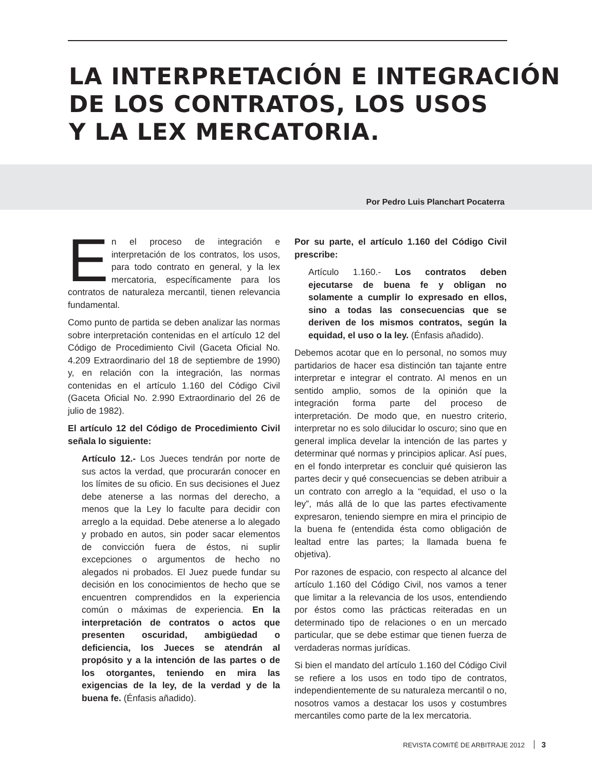LA INTERPRETACIÓN E INTEGRACIÓN
DE LOS CONTRATOS, LOS USOS
Y LA LEX MERCATORIA.
Por Pedro Luis Planchart Pocaterra
En el proceso de integración e interpretación de los contratos, los usos, para todo contrato en general, y la lex mercatoria, específicamente para los contratos de naturaleza mercantil, tienen relevancia fundamental.
Como punto de partida se deben analizar las normas sobre interpretación contenidas en el artículo 12 del Código de Procedimiento Civil (Gaceta Oficial No. 4.209 Extraordinario del 18 de septiembre de 1990) y, en relación con la integración, las normas contenidas en el artículo 1.160 del Código Civil (Gaceta Oficial No. 2.990 Extraordinario del 26 de julio de 1982).
El artículo 12 del Código de Procedimiento Civil señala lo siguiente:
Artículo 12.- Los Jueces tendrán por norte de sus actos la verdad, que procurarán conocer en los límites de su oficio. En sus decisiones el Juez debe atenerse a las normas del derecho, a menos que la Ley lo faculte para decidir con arreglo a la equidad. Debe atenerse a lo alegado y probado en autos, sin poder sacar elementos de convicción fuera de éstos, ni suplir excepciones o argumentos de hecho no alegados ni probados. El Juez puede fundar su decisión en los conocimientos de hecho que se encuentren comprendidos en la experiencia común o máximas de experiencia. En la interpretación de contratos o actos que presenten oscuridad, ambigüedad o deficiencia, los Jueces se atendrán al propósito y a la intención de las partes o de los otorgantes, teniendo en mira las exigencias de la ley, de la verdad y de la buena fe. (Énfasis añadido).
Por su parte, el artículo 1.160 del Código Civil prescribe:
Artículo 1.160.- Los contratos deben ejecutarse de buena fe y obligan no solamente a cumplir lo expresado en ellos, sino a todas las consecuencias que se deriven de los mismos contratos, según la equidad, el uso o la ley. (Énfasis añadido).
Debemos acotar que en lo personal, no somos muy partidarios de hacer esa distinción tan tajante entre interpretar e integrar el contrato. Al menos en un sentido amplio, somos de la opinión que la integración forma parte del proceso de interpretación. De modo que, en nuestro criterio, interpretar no es solo dilucidar lo oscuro; sino que en general implica develar la intención de las partes y determinar qué normas y principios aplicar. Así pues, en el fondo interpretar es concluir qué quisieron las partes decir y qué consecuencias se deben atribuir a un contrato con arreglo a la “equidad, el uso o la ley”, más allá de lo que las partes efectivamente expresaron, teniendo siempre en mira el principio de la buena fe (entendida ésta como obligación de lealtad entre las partes; la llamada buena fe objetiva).
Por razones de espacio, con respecto al alcance del artículo 1.160 del Código Civil, nos vamos a tener que limitar a la relevancia de los usos, entendiendo por éstos como las prácticas reiteradas en un determinado tipo de relaciones o en un mercado particular, que se debe estimar que tienen fuerza de verdaderas normas jurídicas.
Si bien el mandato del artículo 1.160 del Código Civil se refiere a los usos en todo tipo de contratos, independientemente de su naturaleza mercantil o no, nosotros vamos a destacar los usos y costumbres mercantiles como parte de la lex mercatoria.
REVISTA COMITÉ DE ARBITRAJE 2012 3